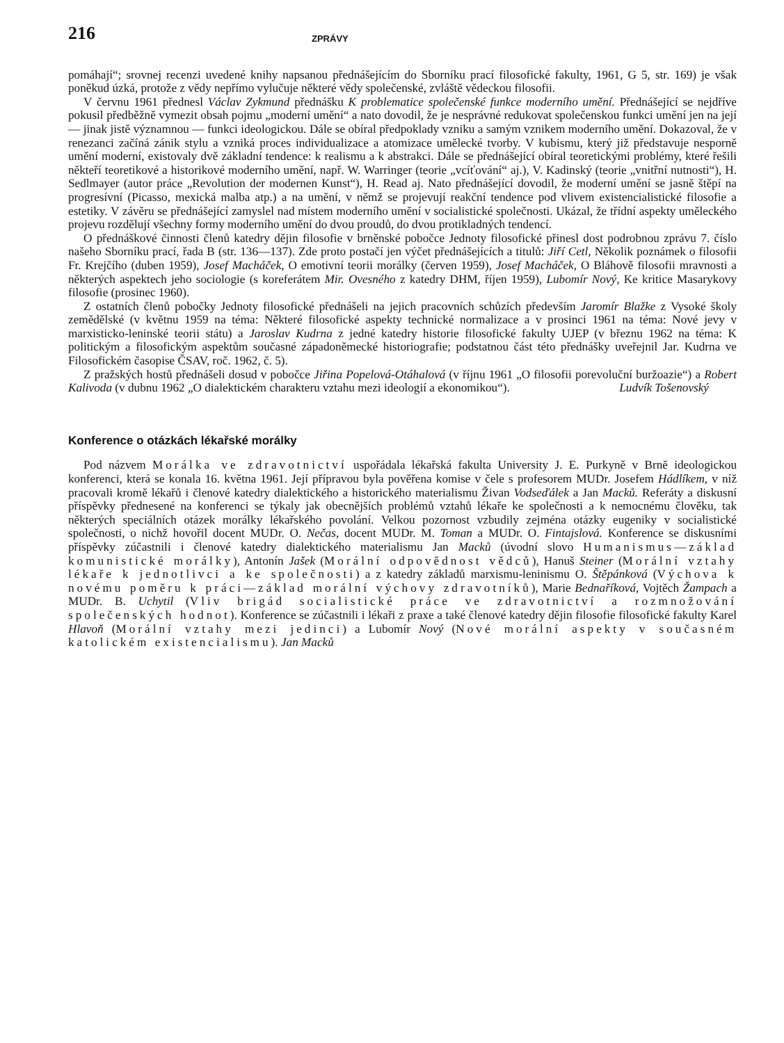216 ZPRÁVY
pomáhají“; srovnej recenzi uvedené knihy napsanou přednášejícím do Sborníku prací filosofické fakulty, 1961, G 5, str. 169) je však poněkud úzká, protože z vědy nepřímo vylučuje některé vědy společenské, zvláště vědeckou filosofii.
V červnu 1961 přednesl Václav Zykmund přednášku K problematice společenské funkce moderního umění. Přednášející se nejdříve pokusil předběžně vymezit obsah pojmu „moderní umění“ a nato dovodil, že je nesprávné redukovat společenskou funkci umění jen na její — jinak jistě významnou — funkci ideologickou. Dále se obíral předpoklady vzniku a samým vznikem moderního umění. Dokazoval, že v renezanci začíná zánik stylu a vzniká proces individualizace a atomizace umělecké tvorby. V kubismu, který již představuje nesporně umění moderní, existovaly dvě základní tendence: k realismu a k abstrakci. Dále se přednášející obíral teoretickými problémy, které řešili někteří teoretikové a historikové moderního umění, např. W. Warringer (teorie „vcíťování“ aj.), V. Kadinský (teorie „vnitřní nutnosti“), H. Sedlmayer (autor práce „Revolution der modernen Kunst“), H. Read aj. Nato přednášející dovodil, že moderní umění se jasně štěpí na progresívní (Picasso, mexická malba atp.) a na umění, v němž se projevují reakční tendence pod vlivem existencialistické filosofie a estetiky. V závěru se přednášející zamyslel nad místem moderního umění v socialistické společnosti. Ukázal, že třídní aspekty uměleckého projevu rozdělují všechny formy moderního umění do dvou proudů, do dvou protikladných tendencí.
O přednáškové činnosti členů katedry dějin filosofie v brněnské pobočce Jednoty filosofické přinesl dost podrobnou zprávu 7. číslo našeho Sborníku prací, řada B (str. 136—137). Zde proto postačí jen výčet přednášejících a titulů: Jiří Cetl, Několik poznámek o filosofii Fr. Krejčího (duben 1959), Josef Macháček, O emotivní teorii morálky (červen 1959), Josef Macháček, O Bláhově filosofii mravnosti a některých aspektech jeho sociologie (s koreferátem Mir. Ovesného z katedry DHM, říjen 1959), Lubomír Nový, Ke kritice Masarykovy filosofie (prosinec 1960).
Z ostatních členů pobočky Jednoty filosofické přednášeli na jejich pracovních schůzích především Jaromír Blažke z Vysoké školy zemědělské (v květnu 1959 na téma: Některé filosofické aspekty technické normalizace a v prosinci 1961 na téma: Nové jevy v marxisticko-leninské teorii státu) a Jaroslav Kudrna z jedné katedry historie filosofické fakulty UJEP (v březnu 1962 na téma: K politickým a filosofickým aspektům současné západoněmecké historiografie; podstatnou část této přednášky uveřejnil Jar. Kudrna ve Filosofickém časopise ČSAV, roč. 1962, č. 5).
Z pražských hostů přednášeli dosud v pobočce Jiřina Popelová-Otáhalová (v říjnu 1961 „O filosofii porevoluční buržoazie“) a Robert Kalivoda (v dubnu 1962 „O dialektickém charakteru vztahu mezi ideologií a ekonomikou“). Ludvík Tošenovský
Konference o otázkách lékařské morálky
Pod názvem Morálka ve zdravotnictví uspořádala lékařská fakulta University J. E. Purkyně v Brně ideologickou konferenci, která se konala 16. května 1961. Její přípravou byla pověřena komise v čele s profesorem MUDr. Josefem Hádlíkem, v níž pracovali kromě lékařů i členové katedry dialektického a historického materialismu Živan Vodseďálek a Jan Macků. Referáty a diskusní příspěvky přednesené na konferenci se týkaly jak obecnějších problémů vztahů lékaře ke společnosti a k nemocnému člověku, tak některých speciálních otázek morálky lékařského povolání. Velkou pozornost vzbudily zejména otázky eugeniky v socialistické společnosti, o nichž hovořil docent MUDr. O. Nečas, docent MUDr. M. Toman a MUDr. O. Fintajslová. Konference se diskusními příspěvky zúčastnili i členové katedry dialektického materialismu Jan Macků (úvodní slovo Humanismus—základ komunistické morálky), Antonín Jašek (Morální odpovědnost vědců), Hanuš Steiner (Morální vztahy lékaře k jednotlivci a ke společnosti) a z katedry základů marxismu-leninismu O. Štěpánková (Výchova k novému poměru k práci—základ morální výchovy zdravotníků), Marie Bednaříková, Vojtěch Žampach a MUDr. B. Uchytil (Vliv brigád socialistické práce ve zdravotnictví a rozmnožování společenských hodnot). Konference se zúčastnili i lékaři z praxe a také členové katedry dějin filosofie filosofické fakulty Karel Hlavoň (Morální vztahy mezi jedinci) a Lubomír Nový (Nové morální aspekty v současném katolickém existencialismu). Jan Macků